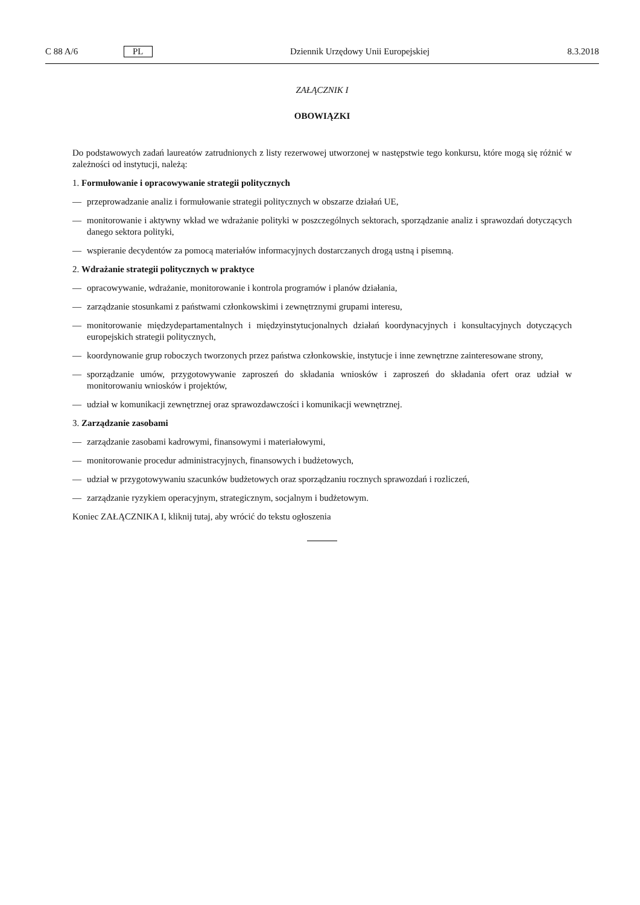C 88 A/6 PL Dziennik Urzędowy Unii Europejskiej 8.3.2018
ZAŁĄCZNIK I
OBOWIĄZKI
Do podstawowych zadań laureatów zatrudnionych z listy rezerwowej utworzonej w następstwie tego konkursu, które mogą się różnić w zależności od instytucji, należą:
1. Formułowanie i opracowywanie strategii politycznych
— przeprowadzanie analiz i formułowanie strategii politycznych w obszarze działań UE,
— monitorowanie i aktywny wkład we wdrażanie polityki w poszczególnych sektorach, sporządzanie analiz i sprawozdań dotyczących danego sektora polityki,
— wspieranie decydentów za pomocą materiałów informacyjnych dostarczanych drogą ustną i pisemną.
2. Wdrażanie strategii politycznych w praktyce
— opracowywanie, wdrażanie, monitorowanie i kontrola programów i planów działania,
— zarządzanie stosunkami z państwami członkowskimi i zewnętrznymi grupami interesu,
— monitorowanie międzydepartamentalnych i międzyinstytucjonalnych działań koordynacyjnych i konsultacyjnych dotyczących europejskich strategii politycznych,
— koordynowanie grup roboczych tworzonych przez państwa członkowskie, instytucje i inne zewnętrzne zainteresowane strony,
— sporządzanie umów, przygotowywanie zaproszeń do składania wniosków i zaproszeń do składania ofert oraz udział w monitorowaniu wniosków i projektów,
— udział w komunikacji zewnętrznej oraz sprawozdawczości i komunikacji wewnętrznej.
3. Zarządzanie zasobami
— zarządzanie zasobami kadrowymi, finansowymi i materiałowymi,
— monitorowanie procedur administracyjnych, finansowych i budżetowych,
— udział w przygotowywaniu szacunków budżetowych oraz sporządzaniu rocznych sprawozdań i rozliczeń,
— zarządzanie ryzykiem operacyjnym, strategicznym, socjalnym i budżetowym.
Koniec ZAŁĄCZNIKA I, kliknij tutaj, aby wrócić do tekstu ogłoszenia